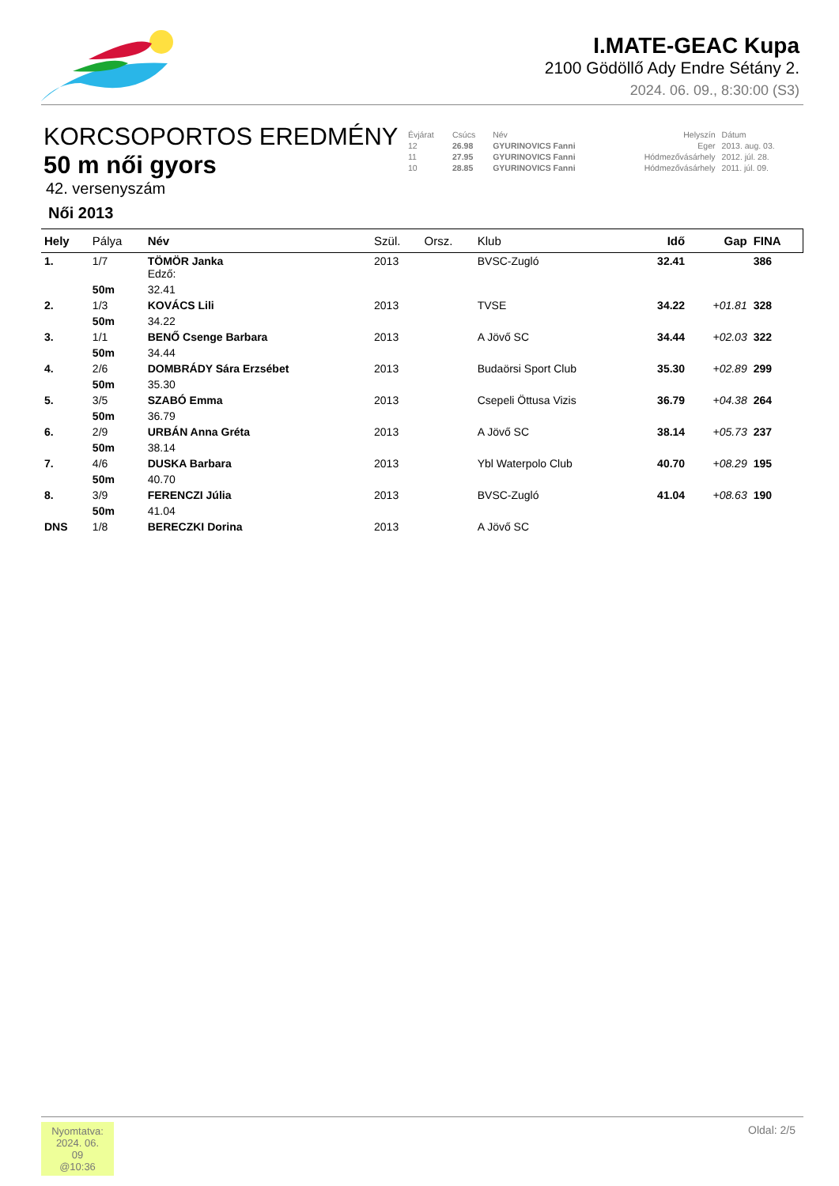I.MATE-GEAC Kupa
2100 Gödöllő Ady Endre Sétány 2.
2024. 06. 09., 8:30:00 (S3)
KORCSOPORTOS EREDMÉNY
50 m női gyors
42. versenyszám
Női 2013
| Évjárat | Csúcs | Név | Helyszín | Dátum |
| 12 | 26.98 | GYURINOVICS Fanni | Eger | 2013. aug. 03. |
| 11 | 27.95 | GYURINOVICS Fanni | Hódmezővásárhely | 2012. júl. 28. |
| 10 | 28.85 | GYURINOVICS Fanni | Hódmezővásárhely | 2011. júl. 09. |
| Hely | Pálya | Név | Szül. | Orsz. | Klub | Idő | Gap | FINA |
| --- | --- | --- | --- | --- | --- | --- | --- | --- |
| 1. | 1/7 | TÖMÖR Janka Edző: | 2013 | | BVSC-Zugló | 32.41 | | 386 |
| | 50m | 32.41 | | | | | | |
| 2. | 1/3 | KOVÁCS Lili | 2013 | | TVSE | 34.22 | +01.81 | 328 |
| | 50m | 34.22 | | | | | | |
| 3. | 1/1 | BENŐ Csenge Barbara | 2013 | | A Jövő SC | 34.44 | +02.03 | 322 |
| | 50m | 34.44 | | | | | | |
| 4. | 2/6 | DOMBRÁDY Sára Erzsébet | 2013 | | Budaörsi Sport Club | 35.30 | +02.89 | 299 |
| | 50m | 35.30 | | | | | | |
| 5. | 3/5 | SZABÓ Emma | 2013 | | Csepeli Öttusa Vizis | 36.79 | +04.38 | 264 |
| | 50m | 36.79 | | | | | | |
| 6. | 2/9 | URBÁN Anna Gréta | 2013 | | A Jövő SC | 38.14 | +05.73 | 237 |
| | 50m | 38.14 | | | | | | |
| 7. | 4/6 | DUSKA Barbara | 2013 | | Ybl Waterpolo Club | 40.70 | +08.29 | 195 |
| | 50m | 40.70 | | | | | | |
| 8. | 3/9 | FERENCZI Júlia | 2013 | | BVSC-Zugló | 41.04 | +08.63 | 190 |
| | 50m | 41.04 | | | | | | |
| DNS | 1/8 | BERECZKI Dorina | 2013 | | A Jövő SC | | | |
Nyomtatva:
2024. 06. 09
@10:36
Oldal: 2/5